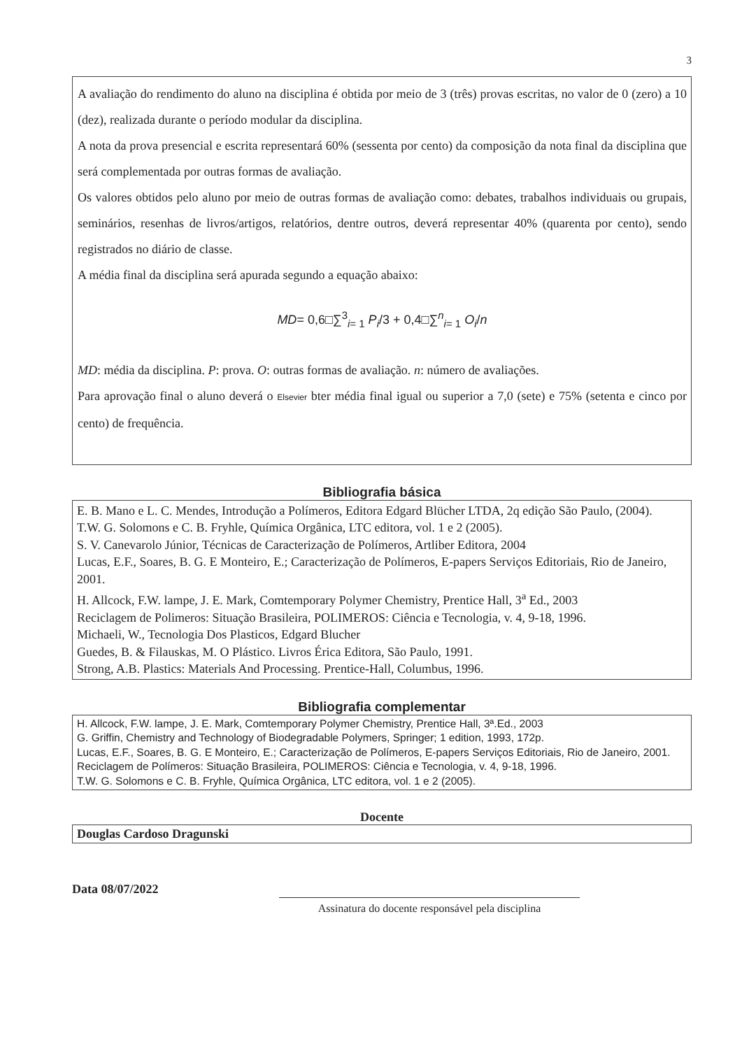3
A avaliação do rendimento do aluno na disciplina é obtida por meio de 3 (três) provas escritas, no valor de 0 (zero) a 10 (dez), realizada durante o período modular da disciplina.
A nota da prova presencial e escrita representará 60% (sessenta por cento) da composição da nota final da disciplina que será complementada por outras formas de avaliação.
Os valores obtidos pelo aluno por meio de outras formas de avaliação como: debates, trabalhos individuais ou grupais, seminários, resenhas de livros/artigos, relatórios, dentre outros, deverá representar 40% (quarenta por cento), sendo registrados no diário de classe.
A média final da disciplina será apurada segundo a equação abaixo:
MD= 0,6□∑<sup>3</sup><sub>i= 1</sub> P<sub>i</sub>/3 + 0,4□∑<sup>n</sup><sub>i= 1</sub> O<sub>i</sub>/n
MD: média da disciplina. P: prova. O: outras formas de avaliação. n: número de avaliações.
Para aprovação final o aluno deverá o Elsevier bter média final igual ou superior a 7,0 (sete) e 75% (setenta e cinco por cento) de frequência.
Bibliografia básica
E. B. Mano e L. C. Mendes, Introdução a Polímeros, Editora Edgard Blücher LTDA, 2q edição São Paulo, (2004).
T.W. G. Solomons e C. B. Fryhle, Química Orgânica, LTC editora, vol. 1 e 2 (2005).
S. V. Canevarolo Júnior, Técnicas de Caracterização de Polímeros, Artliber Editora, 2004
Lucas, E.F., Soares, B. G. E Monteiro, E.; Caracterização de Polímeros, E-papers Serviços Editoriais, Rio de Janeiro, 2001.
H. Allcock, F.W. lampe, J. E. Mark, Comtemporary Polymer Chemistry, Prentice Hall, 3<sup>a</sup> Ed., 2003
Reciclagem de Polimeros: Situação Brasileira, POLIMEROS: Ciência e Tecnologia, v. 4, 9-18, 1996.
Michaeli, W., Tecnologia Dos Plasticos, Edgard Blucher
Guedes, B. & Filauskas, M. O Plástico. Livros Érica Editora, São Paulo, 1991.
Strong, A.B. Plastics: Materials And Processing. Prentice-Hall, Columbus, 1996.
Bibliografia complementar
H. Allcock, F.W. lampe, J. E. Mark, Comtemporary Polymer Chemistry, Prentice Hall, 3ª.Ed., 2003
G. Griffin, Chemistry and Technology of Biodegradable Polymers, Springer; 1 edition, 1993, 172p.
Lucas, E.F., Soares, B. G. E Monteiro, E.; Caracterização de Polímeros, E-papers Serviços Editoriais, Rio de Janeiro, 2001.
Reciclagem de Polímeros: Situação Brasileira, POLIMEROS: Ciência e Tecnologia, v. 4, 9-18, 1996.
T.W. G. Solomons e C. B. Fryhle, Química Orgânica, LTC editora, vol. 1 e 2 (2005).
Docente
Douglas Cardoso Dragunski
Data 08/07/2022
Assinatura do docente responsável pela disciplina